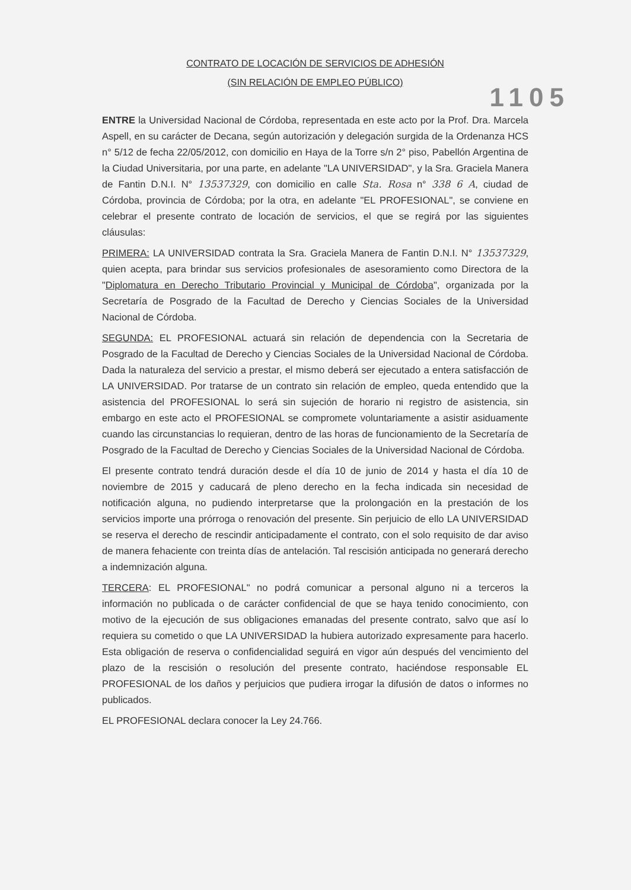CONTRATO DE LOCACIÓN DE SERVICIOS DE ADHESIÓN
(SIN RELACIÓN DE EMPLEO PÚBLICO)
1105
ENTRE la Universidad Nacional de Córdoba, representada en este acto por la Prof. Dra. Marcela Aspell, en su carácter de Decana, según autorización y delegación surgida de la Ordenanza HCS n° 5/12 de fecha 22/05/2012, con domicilio en Haya de la Torre s/n 2° piso, Pabellón Argentina de la Ciudad Universitaria, por una parte, en adelante "LA UNIVERSIDAD", y la Sra. Graciela Manera de Fantin D.N.I. N° 13537329, con domicilio en calle Sta. Rosa n° 338 6 A, ciudad de Córdoba, provincia de Córdoba; por la otra, en adelante "EL PROFESIONAL", se conviene en celebrar el presente contrato de locación de servicios, el que se regirá por las siguientes cláusulas:
PRIMERA: LA UNIVERSIDAD contrata la Sra. Graciela Manera de Fantin D.N.I. N° 13537329, quien acepta, para brindar sus servicios profesionales de asesoramiento como Directora de la "Diplomatura en Derecho Tributario Provincial y Municipal de Córdoba", organizada por la Secretaría de Posgrado de la Facultad de Derecho y Ciencias Sociales de la Universidad Nacional de Córdoba.
SEGUNDA: EL PROFESIONAL actuará sin relación de dependencia con la Secretaria de Posgrado de la Facultad de Derecho y Ciencias Sociales de la Universidad Nacional de Córdoba. Dada la naturaleza del servicio a prestar, el mismo deberá ser ejecutado a entera satisfacción de LA UNIVERSIDAD. Por tratarse de un contrato sin relación de empleo, queda entendido que la asistencia del PROFESIONAL lo será sin sujeción de horario ni registro de asistencia, sin embargo en este acto el PROFESIONAL se compromete voluntariamente a asistir asiduamente cuando las circunstancias lo requieran, dentro de las horas de funcionamiento de la Secretaría de Posgrado de la Facultad de Derecho y Ciencias Sociales de la Universidad Nacional de Córdoba.
El presente contrato tendrá duración desde el día 10 de junio de 2014 y hasta el día 10 de noviembre de 2015 y caducará de pleno derecho en la fecha indicada sin necesidad de notificación alguna, no pudiendo interpretarse que la prolongación en la prestación de los servicios importe una prórroga o renovación del presente. Sin perjuicio de ello LA UNIVERSIDAD se reserva el derecho de rescindir anticipadamente el contrato, con el solo requisito de dar aviso de manera fehaciente con treinta días de antelación. Tal rescisión anticipada no generará derecho a indemnización alguna.
TERCERA: EL PROFESIONAL" no podrá comunicar a personal alguno ni a terceros la información no publicada o de carácter confidencial de que se haya tenido conocimiento, con motivo de la ejecución de sus obligaciones emanadas del presente contrato, salvo que así lo requiera su cometido o que LA UNIVERSIDAD la hubiera autorizado expresamente para hacerlo. Esta obligación de reserva o confidencialidad seguirá en vigor aún después del vencimiento del plazo de la rescisión o resolución del presente contrato, haciéndose responsable EL PROFESIONAL de los daños y perjuicios que pudiera irrogar la difusión de datos o informes no publicados.
EL PROFESIONAL declara conocer la Ley 24.766.